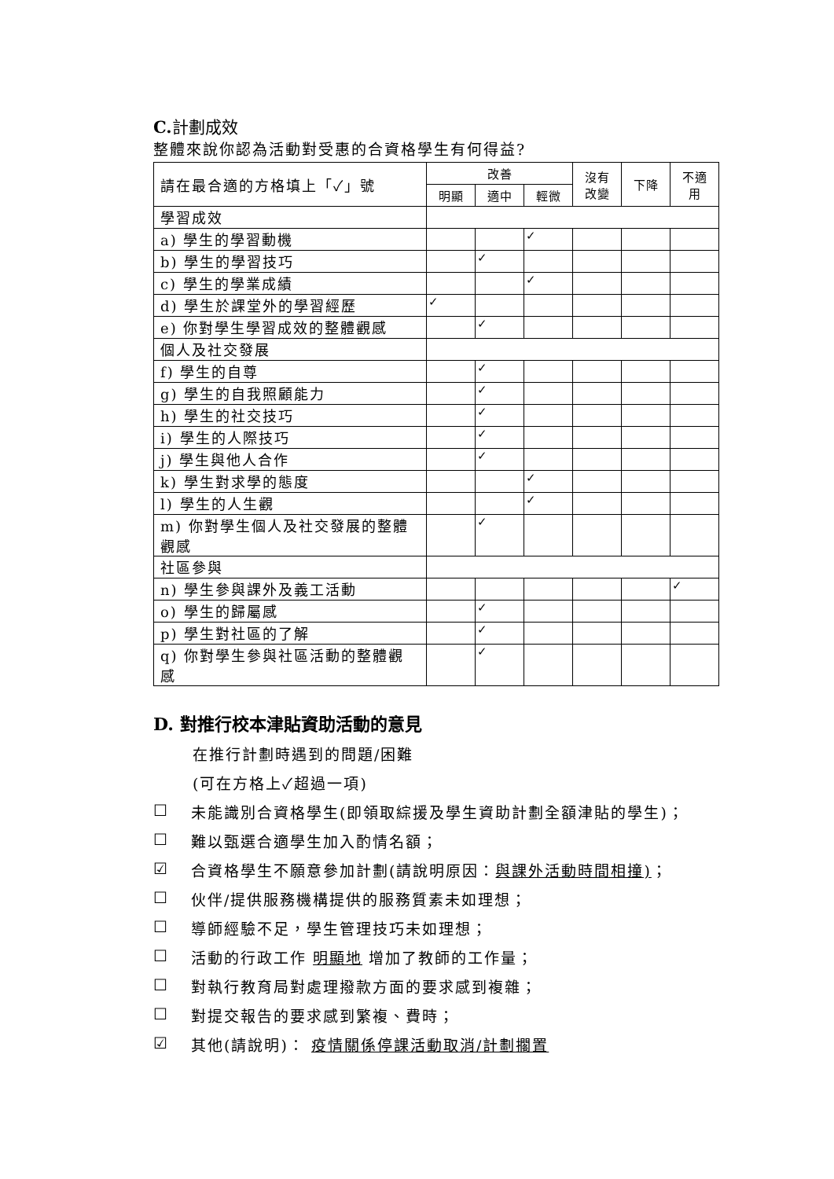C. 計劃成效
整體來說你認為活動對受惠的合資格學生有何得益?
| 請在最合適的方格填上「✓」號 | 改善 | | | 沒有 改變 | 下降 | 不適 用 |
| | 明顯 | 適中 | 輕微 | | | |
| 學習成效 | | | | | | |
| a) 學生的學習動機 | | | ✓ | | | |
| b) 學生的學習技巧 | | ✓ | | | | |
| c) 學生的學業成績 | | | ✓ | | | |
| d) 學生於課堂外的學習經歷 | ✓ | | | | | |
| e) 你對學生學習成效的整體觀感 | | ✓ | | | | |
| 個人及社交發展 | | | | | | |
| f) 學生的自尊 | | ✓ | | | | |
| g) 學生的自我照顧能力 | | ✓ | | | | |
| h) 學生的社交技巧 | | ✓ | | | | |
| i) 學生的人際技巧 | | ✓ | | | | |
| j) 學生與他人合作 | | ✓ | | | | |
| k) 學生對求學的態度 | | | ✓ | | | |
| l) 學生的人生觀 | | | ✓ | | | |
| m) 你對學生個人及社交發展的整體觀感 | | ✓ | | | | |
| 社區參與 | | | | | | |
| n) 學生參與課外及義工活動 | | | | | | ✓ |
| o) 學生的歸屬感 | | ✓ | | | | |
| p) 學生對社區的了解 | | ✓ | | | | |
| q) 你對學生參與社區活動的整體觀感 | | ✓ | | | | |
D. 對推行校本津貼資助活動的意見
在推行計劃時遇到的問題/困難
(可在方格上✓超過一項)
☐ 未能識別合資格學生(即領取綜援及學生資助計劃全額津貼的學生)；
☐ 難以甄選合適學生加入酌情名額；
☑ 合資格學生不願意參加計劃(請說明原因：與課外活動時間相撞)；
☐ 伙伴/提供服務機構提供的服務質素未如理想；
☐ 導師經驗不足，學生管理技巧未如理想；
☐ 活動的行政工作 明顯地 增加了教師的工作量；
☐ 對執行教育局對處理撥款方面的要求感到複雜；
☐ 對提交報告的要求感到繁複、費時；
☑ 其他(請說明)： 疫情關係停課活動取消/計劃擱置